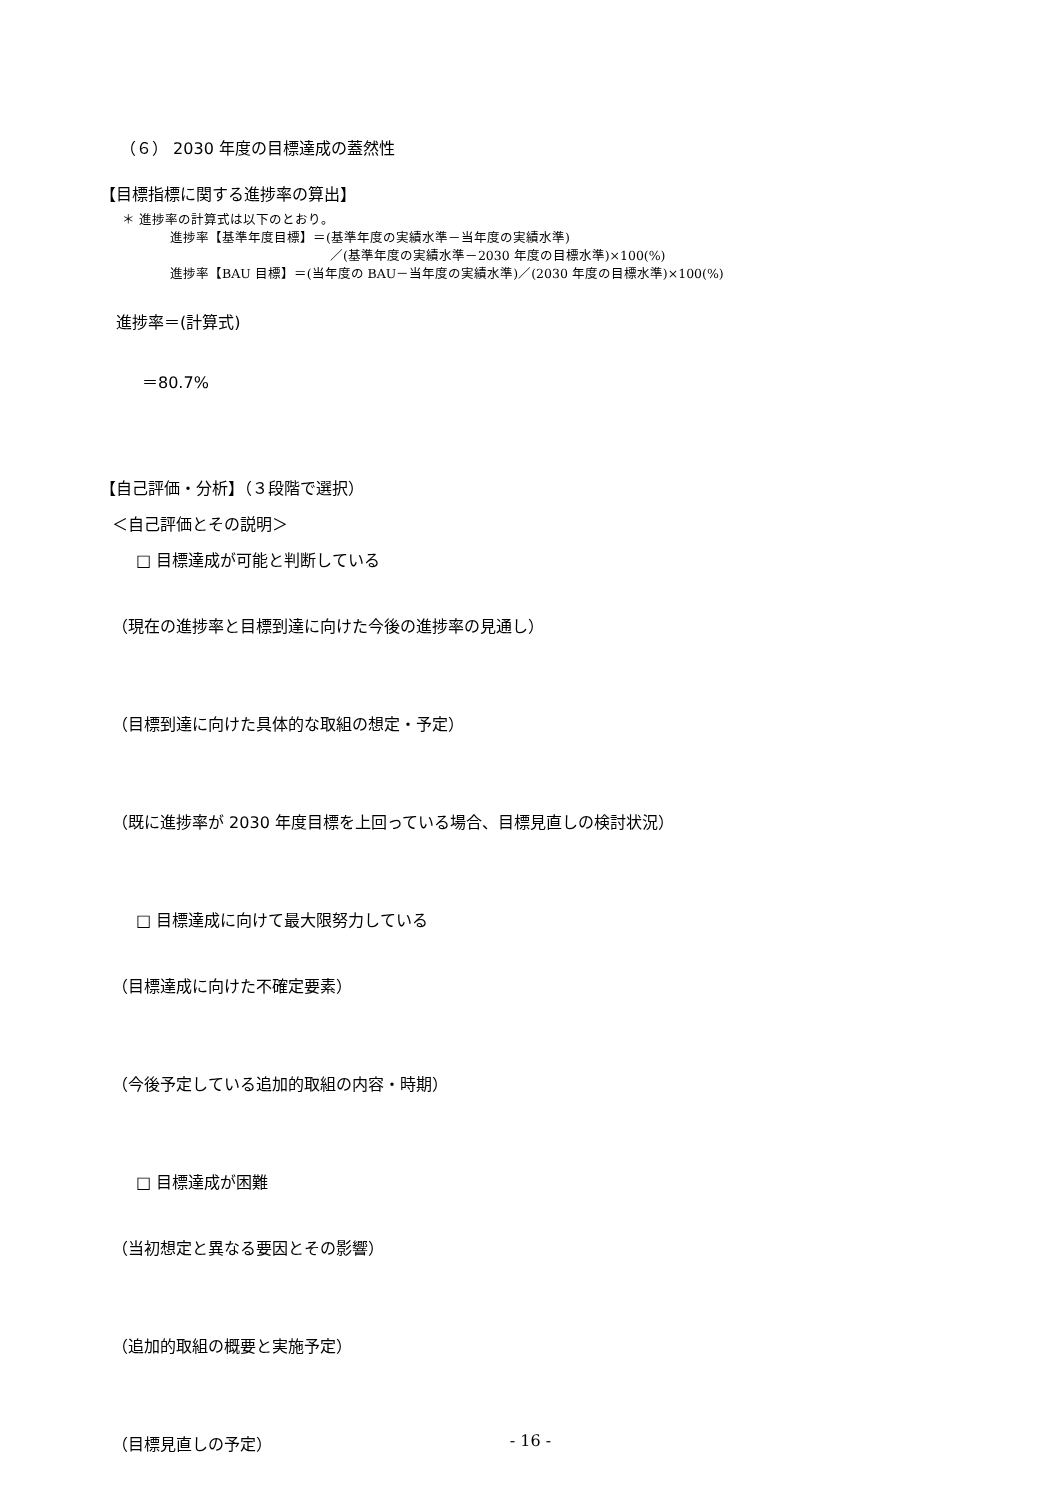（６） 2030 年度の目標達成の蓋然性
【目標指標に関する進捗率の算出】
＊ 進捗率の計算式は以下のとおり。
進捗率【基準年度目標】＝(基準年度の実績水準－当年度の実績水準)
／(基準年度の実績水準－2030 年度の目標水準)×100(%)
進捗率【BAU 目標】＝(当年度の BAU－当年度の実績水準)／(2030 年度の目標水準)×100(%)
進捗率＝(計算式)
＝80.7%
【自己評価・分析】（３段階で選択）
＜自己評価とその説明＞
□ 目標達成が可能と判断している
（現在の進捗率と目標到達に向けた今後の進捗率の見通し）
（目標到達に向けた具体的な取組の想定・予定）
（既に進捗率が 2030 年度目標を上回っている場合、目標見直しの検討状況）
□ 目標達成に向けて最大限努力している
（目標達成に向けた不確定要素）
（今後予定している追加的取組の内容・時期）
□ 目標達成が困難
（当初想定と異なる要因とその影響）
（追加的取組の概要と実施予定）
（目標見直しの予定）
- 16 -